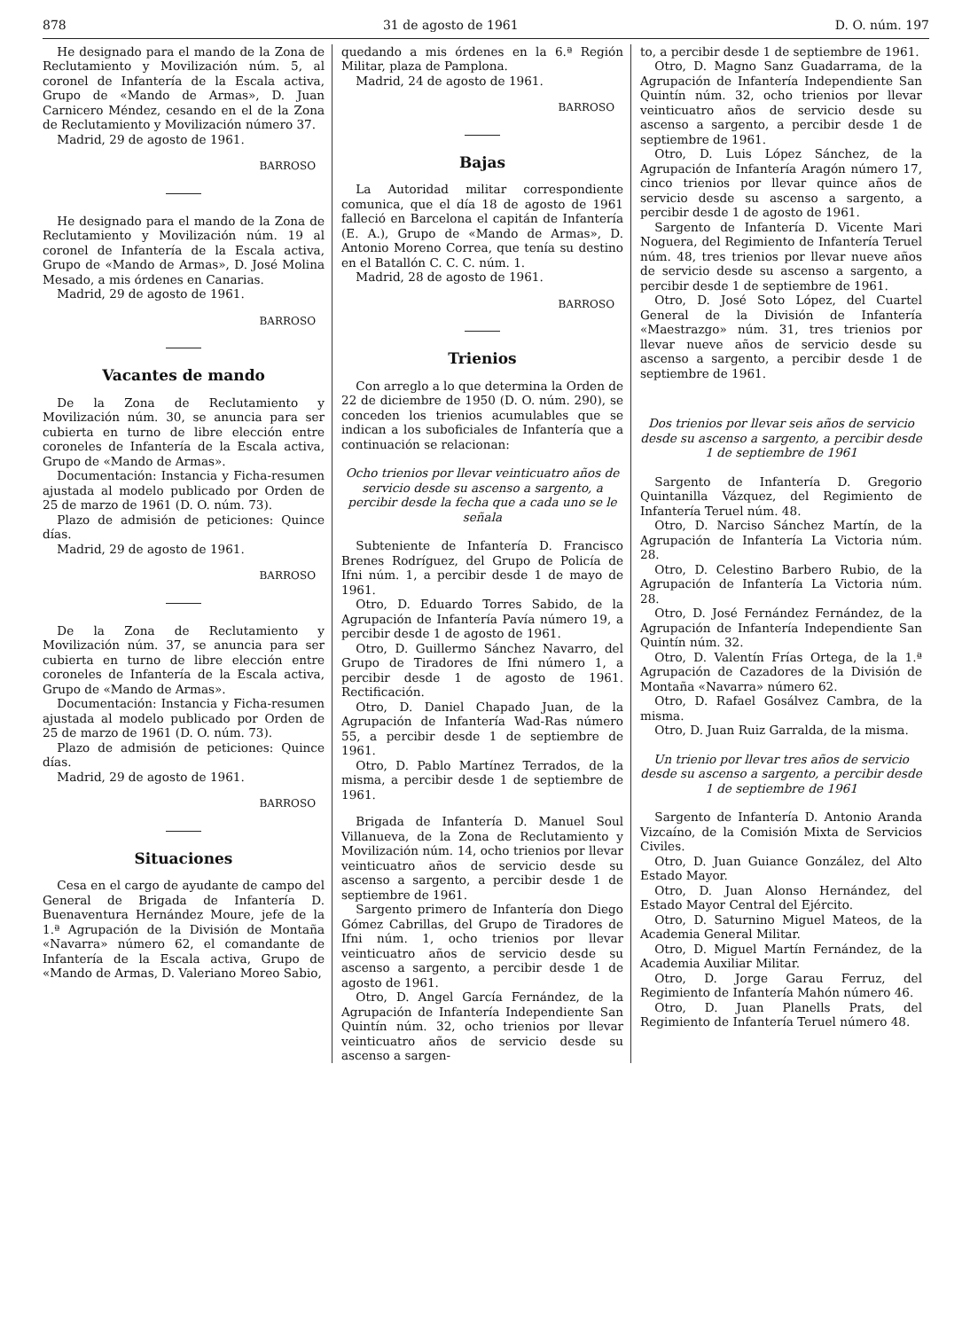878 31 de agosto de 1961 D. O. núm. 197
He designado para el mando de la Zona de Reclutamiento y Movilización núm. 5, al coronel de Infantería de la Escala activa, Grupo de «Mando de Armas», D. Juan Carnicero Méndez, cesando en el de la Zona de Reclutamiento y Movilización número 37.
Madrid, 29 de agosto de 1961.
BARROSO
He designado para el mando de la Zona de Reclutamiento y Movilización núm. 19 al coronel de Infantería de la Escala activa, Grupo de «Mando de Armas», D. José Molina Mesado, a mis órdenes en Canarias.
Madrid, 29 de agosto de 1961.
BARROSO
Vacantes de mando
De la Zona de Reclutamiento y Movilización núm. 30, se anuncia para ser cubierta en turno de libre elección entre coroneles de Infantería de la Escala activa, Grupo de «Mando de Armas».
Documentación: Instancia y Ficha-resumen ajustada al modelo publicado por Orden de 25 de marzo de 1961 (D. O. núm. 73).
Plazo de admisión de peticiones: Quince días.
Madrid, 29 de agosto de 1961.
BARROSO
De la Zona de Reclutamiento y Movilización núm. 37, se anuncia para ser cubierta en turno de libre elección entre coroneles de Infantería de la Escala activa, Grupo de «Mando de Armas».
Documentación: Instancia y Ficha-resumen ajustada al modelo publicado por Orden de 25 de marzo de 1961 (D. O. núm. 73).
Plazo de admisión de peticiones: Quince días.
Madrid, 29 de agosto de 1961.
BARROSO
Situaciones
Cesa en el cargo de ayudante de campo del General de Brigada de Infantería D. Buenaventura Hernández Moure, jefe de la 1.ª Agrupación de la División de Montaña «Navarra» número 62, el comandante de Infantería de la Escala activa, Grupo de «Mando de Armas, D. Valeriano Moreo Sabio,
quedando a mis órdenes en la 6.ª Región Militar, plaza de Pamplona.
Madrid, 24 de agosto de 1961.
BARROSO
Bajas
La Autoridad militar correspondiente comunica, que el día 18 de agosto de 1961 falleció en Barcelona el capitán de Infantería (E. A.), Grupo de «Mando de Armas», D. Antonio Moreno Correa, que tenía su destino en el Batallón C. C. C. núm. 1.
Madrid, 28 de agosto de 1961.
BARROSO
Trienios
Con arreglo a lo que determina la Orden de 22 de diciembre de 1950 (D. O. núm. 290), se conceden los trienios acumulables que se indican a los suboficiales de Infantería que a continuación se relacionan:
Ocho trienios por llevar veinticuatro años de servicio desde su ascenso a sargento, a percibir desde la fecha que a cada uno se le señala
Subteniente de Infantería D. Francisco Brenes Rodríguez, del Grupo de Policía de Ifni núm. 1, a percibir desde 1 de mayo de 1961.
Otro, D. Eduardo Torres Sabido, de la Agrupación de Infantería Pavía número 19, a percibir desde 1 de agosto de 1961.
Otro, D. Guillermo Sánchez Navarro, del Grupo de Tiradores de Ifni número 1, a percibir desde 1 de agosto de 1961. Rectificación.
Otro, D. Daniel Chapado Juan, de la Agrupación de Infantería Wad-Ras número 55, a percibir desde 1 de septiembre de 1961.
Otro, D. Pablo Martínez Terrados, de la misma, a percibir desde 1 de septiembre de 1961.
Brigada de Infantería D. Manuel Soul Villanueva, de la Zona de Reclutamiento y Movilización núm. 14, ocho trienios por llevar veinticuatro años de servicio desde su ascenso a sargento, a percibir desde 1 de septiembre de 1961.
Sargento primero de Infantería don Diego Gómez Cabrillas, del Grupo de Tiradores de Ifni núm. 1, ocho trienios por llevar veinticuatro años de servicio desde su ascenso a sargento, a percibir desde 1 de agosto de 1961.
Otro, D. Angel García Fernández, de la Agrupación de Infantería Independiente San Quintín núm. 32, ocho trienios por llevar veinticuatro años de servicio desde su ascenso a sargen-
to, a percibir desde 1 de septiembre de 1961.
Otro, D. Magno Sanz Guadarrama, de la Agrupación de Infantería Independiente San Quintín núm. 32, ocho trienios por llevar veinticuatro años de servicio desde su ascenso a sargento, a percibir desde 1 de septiembre de 1961.
Otro, D. Luis López Sánchez, de la Agrupación de Infantería Aragón número 17, cinco trienios por llevar quince años de servicio desde su ascenso a sargento, a percibir desde 1 de agosto de 1961.
Sargento de Infantería D. Vicente Mari Noguera, del Regimiento de Infantería Teruel núm. 48, tres trienios por llevar nueve años de servicio desde su ascenso a sargento, a percibir desde 1 de septiembre de 1961.
Otro, D. José Soto López, del Cuartel General de la División de Infantería «Maestrazgo» núm. 31, tres trienios por llevar nueve años de servicio desde su ascenso a sargento, a percibir desde 1 de septiembre de 1961.
Dos trienios por llevar seis años de servicio desde su ascenso a sargento, a percibir desde 1 de septiembre de 1961
Sargento de Infantería D. Gregorio Quintanilla Vázquez, del Regimiento de Infantería Teruel núm. 48.
Otro, D. Narciso Sánchez Martín, de la Agrupación de Infantería La Victoria núm. 28.
Otro, D. Celestino Barbero Rubio, de la Agrupación de Infantería La Victoria núm. 28.
Otro, D. José Fernández Fernández, de la Agrupación de Infantería Independiente San Quintín núm. 32.
Otro, D. Valentín Frías Ortega, de la 1.ª Agrupación de Cazadores de la División de Montaña «Navarra» número 62.
Otro, D. Rafael Gosálvez Cambra, de la misma.
Otro, D. Juan Ruiz Garralda, de la misma.
Un trienio por llevar tres años de servicio desde su ascenso a sargento, a percibir desde 1 de septiembre de 1961
Sargento de Infantería D. Antonio Aranda Vizcaíno, de la Comisión Mixta de Servicios Civiles.
Otro, D. Juan Guiance González, del Alto Estado Mayor.
Otro, D. Juan Alonso Hernández, del Estado Mayor Central del Ejército.
Otro, D. Saturnino Miguel Mateos, de la Academia General Militar.
Otro, D. Miguel Martín Fernández, de la Academia Auxiliar Militar.
Otro, D. Jorge Garau Ferruz, del Regimiento de Infantería Mahón número 46.
Otro, D. Juan Planells Prats, del Regimiento de Infantería Teruel número 48.